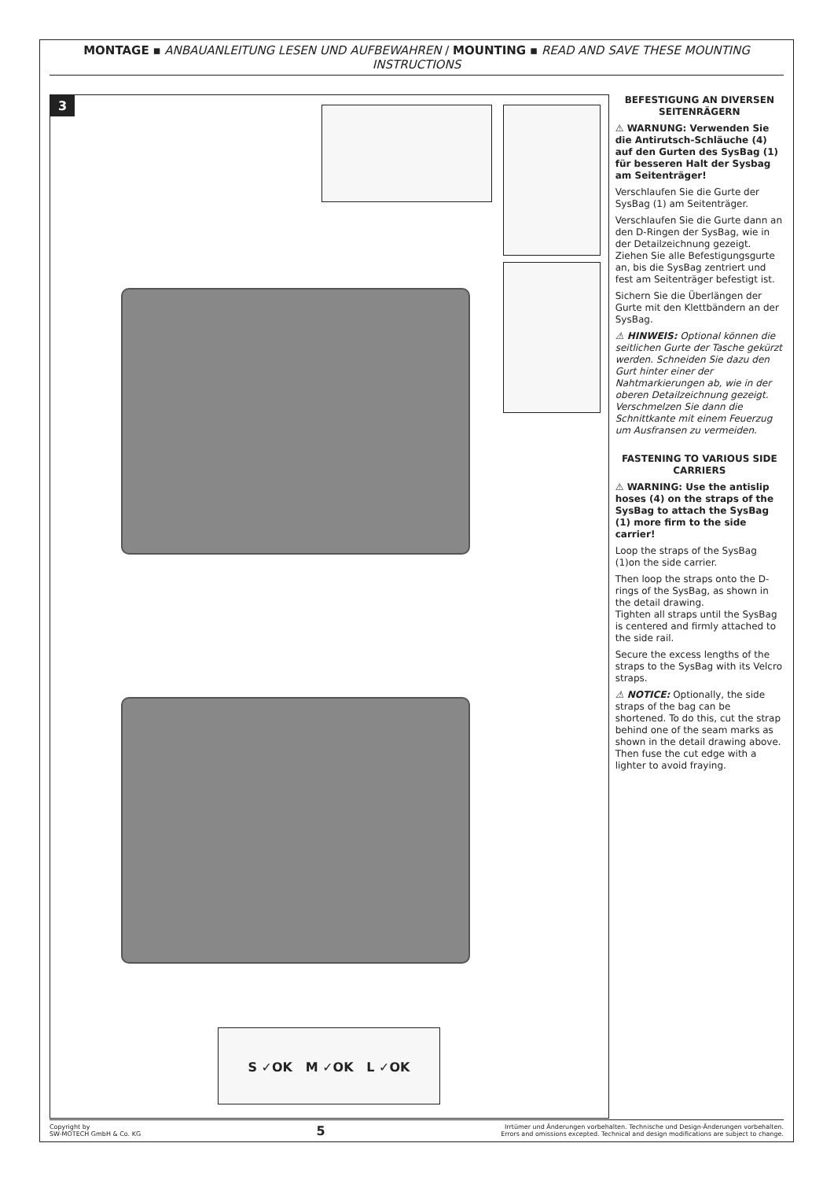MONTAGE ▪ ANBAUANLEITUNG LESEN UND AUFBEWAHREN / MOUNTING ▪ READ AND SAVE THESE MOUNTING INSTRUCTIONS
3
S ✓OK M ✓OK L ✓OK
BEFESTIGUNG AN DIVERSEN SEITENRÄGERN
⚠ WARNUNG: Verwenden Sie die Antirutsch-Schläuche (4) auf den Gurten des SysBag (1) für besseren Halt der Sysbag am Seitenträger!
Verschlaufen Sie die Gurte der SysBag (1) am Seitenträger.
Verschlaufen Sie die Gurte dann an den D-Ringen der SysBag, wie in der Detailzeichnung gezeigt.
Ziehen Sie alle Befestigungsgurte an, bis die SysBag zentriert und fest am Seitenträger befestigt ist.
Sichern Sie die Überlängen der Gurte mit den Klettbändern an der SysBag.
⚠ HINWEIS: Optional können die seitlichen Gurte der Tasche gekürzt werden. Schneiden Sie dazu den Gurt hinter einer der Nahtmarkierungen ab, wie in der oberen Detailzeichnung gezeigt.
Verschmelzen Sie dann die Schnittkante mit einem Feuerzug um Ausfransen zu vermeiden.
FASTENING TO VARIOUS SIDE CARRIERS
⚠ WARNING: Use the antislip hoses (4) on the straps of the SysBag to attach the SysBag (1) more firm to the side carrier!
Loop the straps of the SysBag (1)on the side carrier.
Then loop the straps onto the D-rings of the SysBag, as shown in the detail drawing.
Tighten all straps until the SysBag is centered and firmly attached to the side rail.
Secure the excess lengths of the straps to the SysBag with its Velcro straps.
⚠ NOTICE: Optionally, the side straps of the bag can be shortened. To do this, cut the strap behind one of the seam marks as shown in the detail drawing above.
Then fuse the cut edge with a lighter to avoid fraying.
Copyright by
SW-MOTECH GmbH & Co. KG
5
Irrtümer und Änderungen vorbehalten. Technische und Design-Änderungen vorbehalten.
Errors and omissions excepted. Technical and design modifications are subject to change.